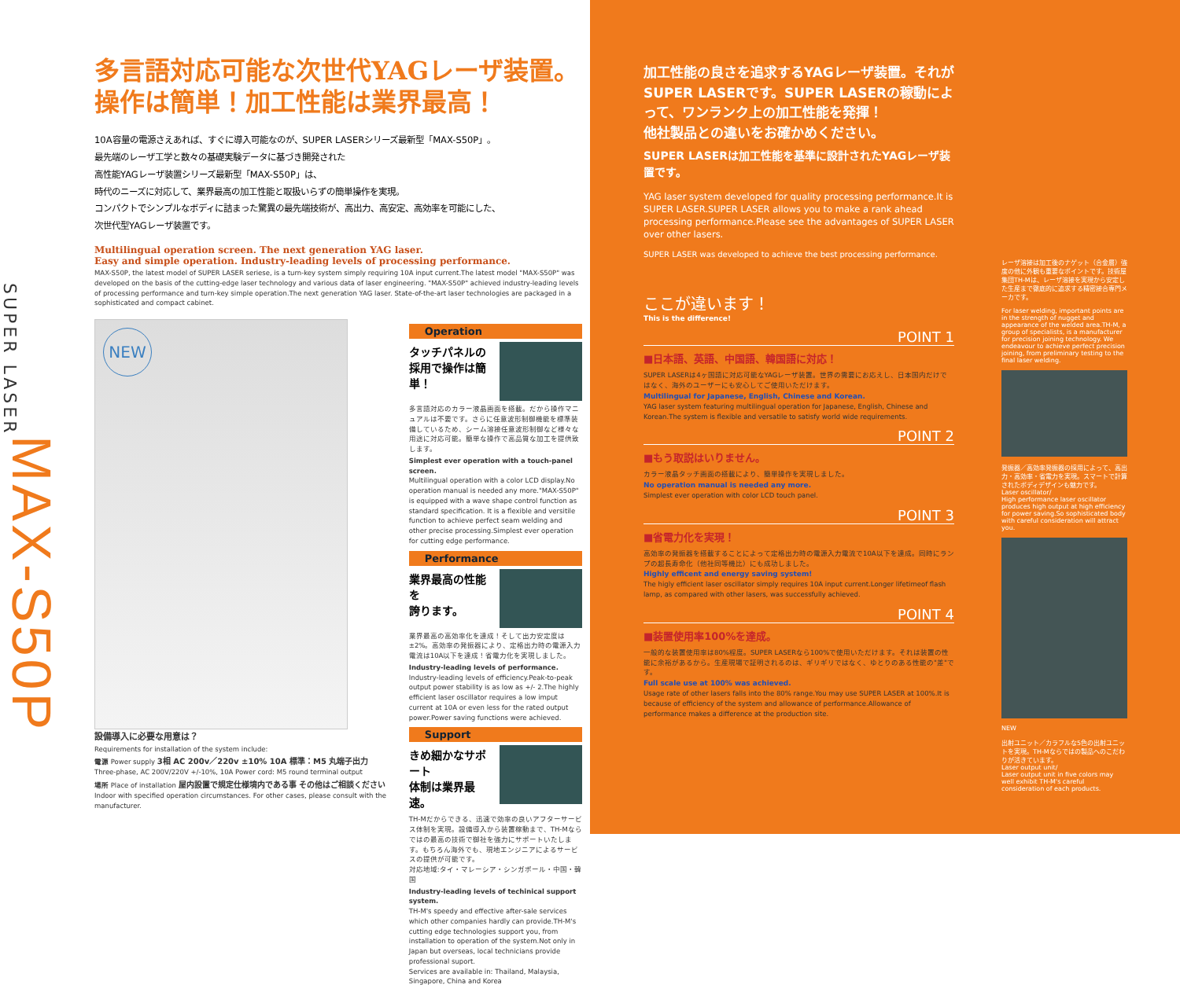SUPER LASER
MAX-S50P
多言語対応可能な次世代YAGレーザ装置。
操作は簡単！加工性能は業界最高！
10A容量の電源さえあれば、すぐに導入可能なのが、SUPER LASERシリーズ最新型「MAX-S50P」。
最先端のレーザ工学と数々の基礎実験データに基づき開発された
高性能YAGレーザ装置シリーズ最新型「MAX-S50P」は、
時代のニーズに対応して、業界最高の加工性能と取扱いらずの簡単操作を実現。
コンパクトでシンプルなボディに詰まった驚異の最先端技術が、高出力、高安定、高効率を可能にした、
次世代型YAGレーザ装置です。
Multilingual operation screen. The next generation YAG laser.
Easy and simple operation. Industry-leading levels of processing performance.
MAX-S50P, the latest model of SUPER LASER seriese, is a turn-key system simply requiring 10A input current.The latest model "MAX-S50P" was developed on the basis of the cutting-edge laser technology and various data of laser engineering. "MAX-S50P" achieved industry-leading levels of processing performance and turn-key simple operation.The next generation YAG laser. State-of-the-art laser technologies are packaged in a sophisticated and compact cabinet.
NEW
設備導入に必要な用意は？
Requirements for installation of the system include:
電源 Power supply 3相 AC 200v／220v ±10% 10A 標準：M5 丸端子出力
Three-phase, AC 200V/220V +/-10%, 10A Power cord: M5 round terminal output
場所 Place of installation 屋内設置で規定仕様境内である事 その他はご相談ください
Indoor with specified operation circumstances. For other cases, please consult with the manufacturer.
Operation
タッチパネルの
採用で操作は簡単！
多言語対応のカラー液晶画面を搭載。だから操作マニュアルは不要です。さらに任意波形制御機能を標準装備しているため、シーム溶接任意波形制御など様々な用途に対応可能。簡単な操作で高品質な加工を提供致します。
Simplest ever operation with a touch-panel screen.
Multilingual operation with a color LCD display.No operation manual is needed any more."MAX-S50P" is equipped with a wave shape control function as standard specification. It is a flexible and versitile function to achieve perfect seam welding and other precise processing.Simplest ever operation for cutting edge performance.
Performance
業界最高の性能を
誇ります。
業界最高の高効率化を達成！そして出力安定度は±2%。高効率の発振器により、定格出力時の電源入力電流は10A以下を達成！省電力化を実現しました。
Industry-leading levels of performance.
Industry-leading levels of efficiency.Peak-to-peak output power stability is as low as +/- 2.The highly efficient laser oscillator requires a low imput current at 10A or even less for the rated output power.Power saving functions were achieved.
Support
きめ細かなサポート
体制は業界最速。
TH-Mだからできる、迅速で効率の良いアフターサービス体制を実現。設備導入から装置稼動まで、TH-Mならではの最高の技術で御社を強力にサポートいたします。もちろん海外でも、現地エンジニアによるサービスの提供が可能です。
対応地域:タイ・マレーシア・シンガポール・中国・韓国
Industry-leading levels of techinical support system.
TH-M's speedy and effective after-sale services which other companies hardly can provide.TH-M's cutting edge technologies support you, from installation to operation of the system.Not only in Japan but overseas, local technicians provide professional suport.
Services are available in: Thailand, Malaysia, Singapore, China and Korea
加工性能の良さを追求するYAGレーザ装置。それがSUPER LASERです。SUPER LASERの稼動によって、ワンランク上の加工性能を発揮！
他社製品との違いをお確かめください。
SUPER LASERは加工性能を基準に設計されたYAGレーザ装置です。
YAG laser system developed for quality processing performance.It is SUPER LASER.SUPER LASER allows you to make a rank ahead processing performance.Please see the advantages of SUPER LASER over other lasers.
SUPER LASER was developed to achieve the best processing performance.
ここが違います！
This is the difference!
POINT 1
■日本語、英語、中国語、韓国語に対応！
SUPER LASERは4ヶ国語に対応可能なYAGレーザ装置。世界の需要にお応えし、日本国内だけではなく、海外のユーザーにも安心してご使用いただけます。
Multilingual for Japanese, English, Chinese and Korean.
YAG laser system featuring multilingual operation for Japanese, English, Chinese and Korean.The system is flexible and versatile to satisfy world wide requirements.
POINT 2
■もう取説はいりません。
カラー液晶タッチ画面の搭載により、簡単操作を実現しました。
No operation manual is needed any more.
Simplest ever operation with color LCD touch panel.
POINT 3
■省電力化を実現！
高効率の発振器を搭載することによって定格出力時の電源入力電流で10A以下を達成。同時にランプの超長寿命化（他社同等機比）にも成功しました。
Highly efficent and energy saving system!
The higly efficient laser oscillator simply requires 10A input current.Longer lifetimeof flash lamp, as compared with other lasers, was successfully achieved.
POINT 4
■装置使用率100%を達成。
一般的な装置使用率は80%程度。SUPER LASERなら100%で使用いただけます。それは装置の性能に余裕があるから。生産現場で証明されるのは、ギリギリではなく、ゆとりのある性能の"差"です。
Full scale use at 100% was achieved.
Usage rate of other lasers falls into the 80% range.You may use SUPER LASER at 100%.It is because of efficiency of the system and allowance of performance.Allowance of performance makes a difference at the production site.
レーザ溶接は加工後のナゲット（合金層）強度の他に外観も重要なポイントです。技術屋集団TH-Mは、レーザ溶接を実現から安定した生産まで徹底的に追求する精密接合専門メーカです。
For laser welding, important points are in the strength of nugget and appearance of the welded area.TH-M, a group of specialists, is a manufacturer for precision joining technology. We endeavour to achieve perfect precision joining, from preliminary testing to the final laser welding.
発振器／高効率発振器の採用によって、高出力・高効率・省電力を実現。スマートで計算されたボディデザインも魅力です。
Laser oscillator/
High performance laser oscillator produces high output at high efficiency for power saving.So sophisticated body with careful consideration will attract you.
NEW
出射ユニット／カラフルな5色の出射ユニットを実現。TH-Mならではの製品へのこだわりが活きています。
Laser output unit/
Laser output unit in five colors may well exhibit TH-M's careful consideration of each products.